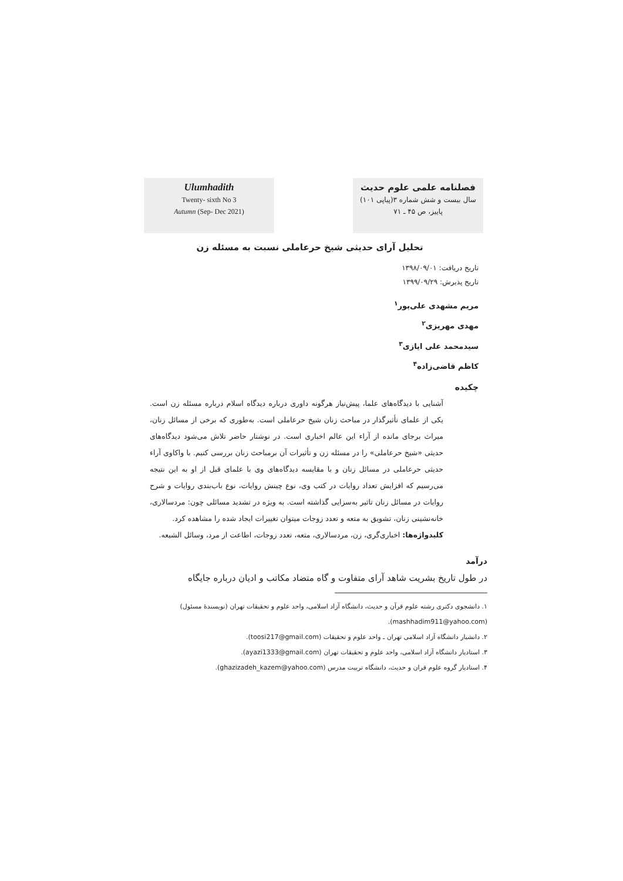Ulumhadith
Twenty- sixth No 3
Autumn (Sep- Dec 2021)
فصلنامه علمی علوم حدیث
سال بیست و شش شماره ۳(پیاپی ۱۰۱)
پاییز، ص ۴۵ ـ ۷۱
تحلیل آرای حدیثی شیخ حرعاملی نسبت به مسئله زن
تاریخ دریافت: ۱۳۹۸/۰۹/۰۱
تاریخ پذیرش: ۱۳۹۹/۰۹/۲۹
مریم مشهدی علی‌پور<sup>۱</sup>
مهدی مهریزی<sup>۲</sup>
سیدمحمد علی ایازی<sup>۳</sup>
کاظم قاضی‌زاده<sup>۴</sup>
چکیده
آشنایی با دیدگاه‌های علما، پیش‌نیاز هرگونه داوری درباره دیدگاه اسلام درباره مسئله زن است. یکی از علمای تأثیرگذار در مباحث زنان شیخ حرعاملی است. به‌طوری که برخی از مسائل زنان، میراث برجای مانده از آراء این عالم اخباری است. در نوشتار حاضر تلاش می‌شود دیدگاه‌های حدیثی «شیخ حرعاملی» را در مسئله زن و تأثیرات آن برمباحث زنان بررسی کنیم. با واکاوی آراء حدیثی حرعاملی در مسائل زنان و با مقایسه دیدگاه‌های وی با علمای قبل از او به این نتیجه می‌رسیم که افزایش تعداد روایات در کتب وی، نوع چینش روایات، نوع باب‌بندی روایات و شرح روایات در مسائل زنان تاثیر به‌سزایی گذاشته است. به ویژه در تشدید مسائلی چون: مردسالاری، خانه‌نشینی زنان، تشویق به متعه و تعدد زوجات میتوان تغییرات ایجاد شده را مشاهده کرد.
کلیدواژه‌ها: اخباری‌گری، زن، مردسالاری، متعه، تعدد زوجات، اطاعت از مرد، وسائل الشیعه.
درآمد
در طول تاریخ بشریت شاهد آرای متفاوت و گاه متضاد مکاتب و ادیان درباره جایگاه
۱. دانشجوی دکتری رشته علوم قرآن و حدیث، دانشگاه آزاد اسلامی، واحد علوم و تحقیقات تهران (نویسندۀ مسئول) (mashhadim911@yahoo.com).
۲. دانشیار دانشگاه آزاد اسلامی تهران ـ واحد علوم و تحقیقات (toosi217@gmail.com).
۳. استادیار دانشگاه آزاد اسلامی، واحد علوم و تحقیقات تهران (ayazi1333@gmail.com).
۴. استادیار گروه علوم قران و حدیث، دانشگاه تربیت مدرس (ghazizadeh_kazem@yahoo.com).